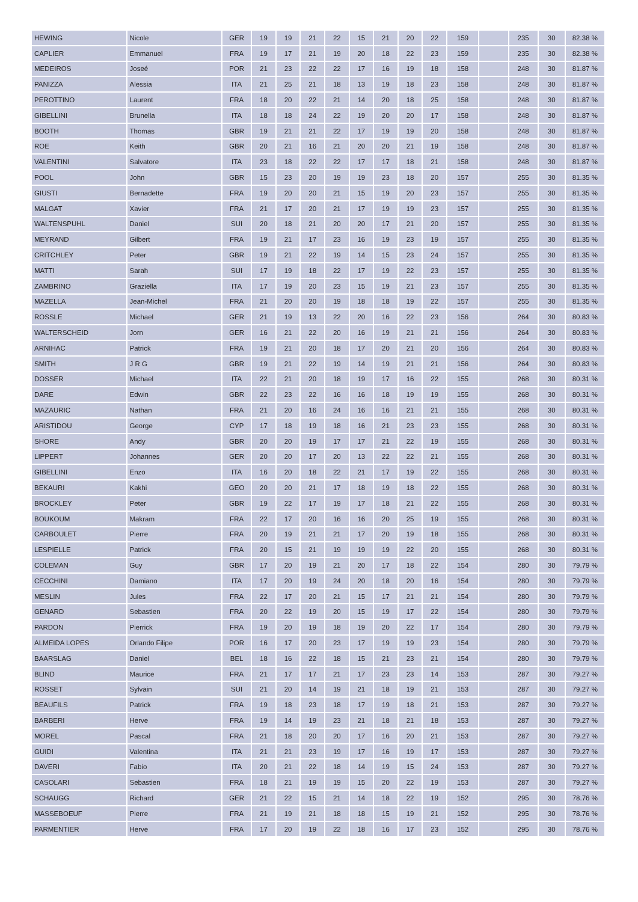| HEWING | Nicole | GER | 19 | 19 | 21 | 22 | 15 | 21 | 20 | 22 | 159 | | 235 | 30 | 82.38 % |
| CAPLIER | Emmanuel | FRA | 19 | 17 | 21 | 19 | 20 | 18 | 22 | 23 | 159 | | 235 | 30 | 82.38 % |
| MEDEIROS | Joseé | POR | 21 | 23 | 22 | 22 | 17 | 16 | 19 | 18 | 158 | | 248 | 30 | 81.87 % |
| PANIZZA | Alessia | ITA | 21 | 25 | 21 | 18 | 13 | 19 | 18 | 23 | 158 | | 248 | 30 | 81.87 % |
| PEROTTINO | Laurent | FRA | 18 | 20 | 22 | 21 | 14 | 20 | 18 | 25 | 158 | | 248 | 30 | 81.87 % |
| GIBELLINI | Brunella | ITA | 18 | 18 | 24 | 22 | 19 | 20 | 20 | 17 | 158 | | 248 | 30 | 81.87 % |
| BOOTH | Thomas | GBR | 19 | 21 | 21 | 22 | 17 | 19 | 19 | 20 | 158 | | 248 | 30 | 81.87 % |
| ROE | Keith | GBR | 20 | 21 | 16 | 21 | 20 | 20 | 21 | 19 | 158 | | 248 | 30 | 81.87 % |
| VALENTINI | Salvatore | ITA | 23 | 18 | 22 | 22 | 17 | 17 | 18 | 21 | 158 | | 248 | 30 | 81.87 % |
| POOL | John | GBR | 15 | 23 | 20 | 19 | 19 | 23 | 18 | 20 | 157 | | 255 | 30 | 81.35 % |
| GIUSTI | Bernadette | FRA | 19 | 20 | 20 | 21 | 15 | 19 | 20 | 23 | 157 | | 255 | 30 | 81.35 % |
| MALGAT | Xavier | FRA | 21 | 17 | 20 | 21 | 17 | 19 | 19 | 23 | 157 | | 255 | 30 | 81.35 % |
| WALTENSPUHL | Daniel | SUI | 20 | 18 | 21 | 20 | 20 | 17 | 21 | 20 | 157 | | 255 | 30 | 81.35 % |
| MEYRAND | Gilbert | FRA | 19 | 21 | 17 | 23 | 16 | 19 | 23 | 19 | 157 | | 255 | 30 | 81.35 % |
| CRITCHLEY | Peter | GBR | 19 | 21 | 22 | 19 | 14 | 15 | 23 | 24 | 157 | | 255 | 30 | 81.35 % |
| MATTI | Sarah | SUI | 17 | 19 | 18 | 22 | 17 | 19 | 22 | 23 | 157 | | 255 | 30 | 81.35 % |
| ZAMBRINO | Graziella | ITA | 17 | 19 | 20 | 23 | 15 | 19 | 21 | 23 | 157 | | 255 | 30 | 81.35 % |
| MAZELLA | Jean-Michel | FRA | 21 | 20 | 20 | 19 | 18 | 18 | 19 | 22 | 157 | | 255 | 30 | 81.35 % |
| ROSSLE | Michael | GER | 21 | 19 | 13 | 22 | 20 | 16 | 22 | 23 | 156 | | 264 | 30 | 80.83 % |
| WALTERSCHEID | Jorn | GER | 16 | 21 | 22 | 20 | 16 | 19 | 21 | 21 | 156 | | 264 | 30 | 80.83 % |
| ARNIHAC | Patrick | FRA | 19 | 21 | 20 | 18 | 17 | 20 | 21 | 20 | 156 | | 264 | 30 | 80.83 % |
| SMITH | J R G | GBR | 19 | 21 | 22 | 19 | 14 | 19 | 21 | 21 | 156 | | 264 | 30 | 80.83 % |
| DOSSER | Michael | ITA | 22 | 21 | 20 | 18 | 19 | 17 | 16 | 22 | 155 | | 268 | 30 | 80.31 % |
| DARE | Edwin | GBR | 22 | 23 | 22 | 16 | 16 | 18 | 19 | 19 | 155 | | 268 | 30 | 80.31 % |
| MAZAURIC | Nathan | FRA | 21 | 20 | 16 | 24 | 16 | 16 | 21 | 21 | 155 | | 268 | 30 | 80.31 % |
| ARISTIDOU | George | CYP | 17 | 18 | 19 | 18 | 16 | 21 | 23 | 23 | 155 | | 268 | 30 | 80.31 % |
| SHORE | Andy | GBR | 20 | 20 | 19 | 17 | 17 | 21 | 22 | 19 | 155 | | 268 | 30 | 80.31 % |
| LIPPERT | Johannes | GER | 20 | 20 | 17 | 20 | 13 | 22 | 22 | 21 | 155 | | 268 | 30 | 80.31 % |
| GIBELLINI | Enzo | ITA | 16 | 20 | 18 | 22 | 21 | 17 | 19 | 22 | 155 | | 268 | 30 | 80.31 % |
| BEKAURI | Kakhi | GEO | 20 | 20 | 21 | 17 | 18 | 19 | 18 | 22 | 155 | | 268 | 30 | 80.31 % |
| BROCKLEY | Peter | GBR | 19 | 22 | 17 | 19 | 17 | 18 | 21 | 22 | 155 | | 268 | 30 | 80.31 % |
| BOUKOUM | Makram | FRA | 22 | 17 | 20 | 16 | 16 | 20 | 25 | 19 | 155 | | 268 | 30 | 80.31 % |
| CARBOULET | Pierre | FRA | 20 | 19 | 21 | 21 | 17 | 20 | 19 | 18 | 155 | | 268 | 30 | 80.31 % |
| LESPIELLE | Patrick | FRA | 20 | 15 | 21 | 19 | 19 | 19 | 22 | 20 | 155 | | 268 | 30 | 80.31 % |
| COLEMAN | Guy | GBR | 17 | 20 | 19 | 21 | 20 | 17 | 18 | 22 | 154 | | 280 | 30 | 79.79 % |
| CECCHINI | Damiano | ITA | 17 | 20 | 19 | 24 | 20 | 18 | 20 | 16 | 154 | | 280 | 30 | 79.79 % |
| MESLIN | Jules | FRA | 22 | 17 | 20 | 21 | 15 | 17 | 21 | 21 | 154 | | 280 | 30 | 79.79 % |
| GENARD | Sebastien | FRA | 20 | 22 | 19 | 20 | 15 | 19 | 17 | 22 | 154 | | 280 | 30 | 79.79 % |
| PARDON | Pierrick | FRA | 19 | 20 | 19 | 18 | 19 | 20 | 22 | 17 | 154 | | 280 | 30 | 79.79 % |
| ALMEIDA LOPES | Orlando Filipe | POR | 16 | 17 | 20 | 23 | 17 | 19 | 19 | 23 | 154 | | 280 | 30 | 79.79 % |
| BAARSLAG | Daniel | BEL | 18 | 16 | 22 | 18 | 15 | 21 | 23 | 21 | 154 | | 280 | 30 | 79.79 % |
| BLIND | Maurice | FRA | 21 | 17 | 17 | 21 | 17 | 23 | 23 | 14 | 153 | | 287 | 30 | 79.27 % |
| ROSSET | Sylvain | SUI | 21 | 20 | 14 | 19 | 21 | 18 | 19 | 21 | 153 | | 287 | 30 | 79.27 % |
| BEAUFILS | Patrick | FRA | 19 | 18 | 23 | 18 | 17 | 19 | 18 | 21 | 153 | | 287 | 30 | 79.27 % |
| BARBERI | Herve | FRA | 19 | 14 | 19 | 23 | 21 | 18 | 21 | 18 | 153 | | 287 | 30 | 79.27 % |
| MOREL | Pascal | FRA | 21 | 18 | 20 | 20 | 17 | 16 | 20 | 21 | 153 | | 287 | 30 | 79.27 % |
| GUIDI | Valentina | ITA | 21 | 21 | 23 | 19 | 17 | 16 | 19 | 17 | 153 | | 287 | 30 | 79.27 % |
| DAVERI | Fabio | ITA | 20 | 21 | 22 | 18 | 14 | 19 | 15 | 24 | 153 | | 287 | 30 | 79.27 % |
| CASOLARI | Sebastien | FRA | 18 | 21 | 19 | 19 | 15 | 20 | 22 | 19 | 153 | | 287 | 30 | 79.27 % |
| SCHAUGG | Richard | GER | 21 | 22 | 15 | 21 | 14 | 18 | 22 | 19 | 152 | | 295 | 30 | 78.76 % |
| MASSEBOEUF | Pierre | FRA | 21 | 19 | 21 | 18 | 18 | 15 | 19 | 21 | 152 | | 295 | 30 | 78.76 % |
| PARMENTIER | Herve | FRA | 17 | 20 | 19 | 22 | 18 | 16 | 17 | 23 | 152 | | 295 | 30 | 78.76 % |